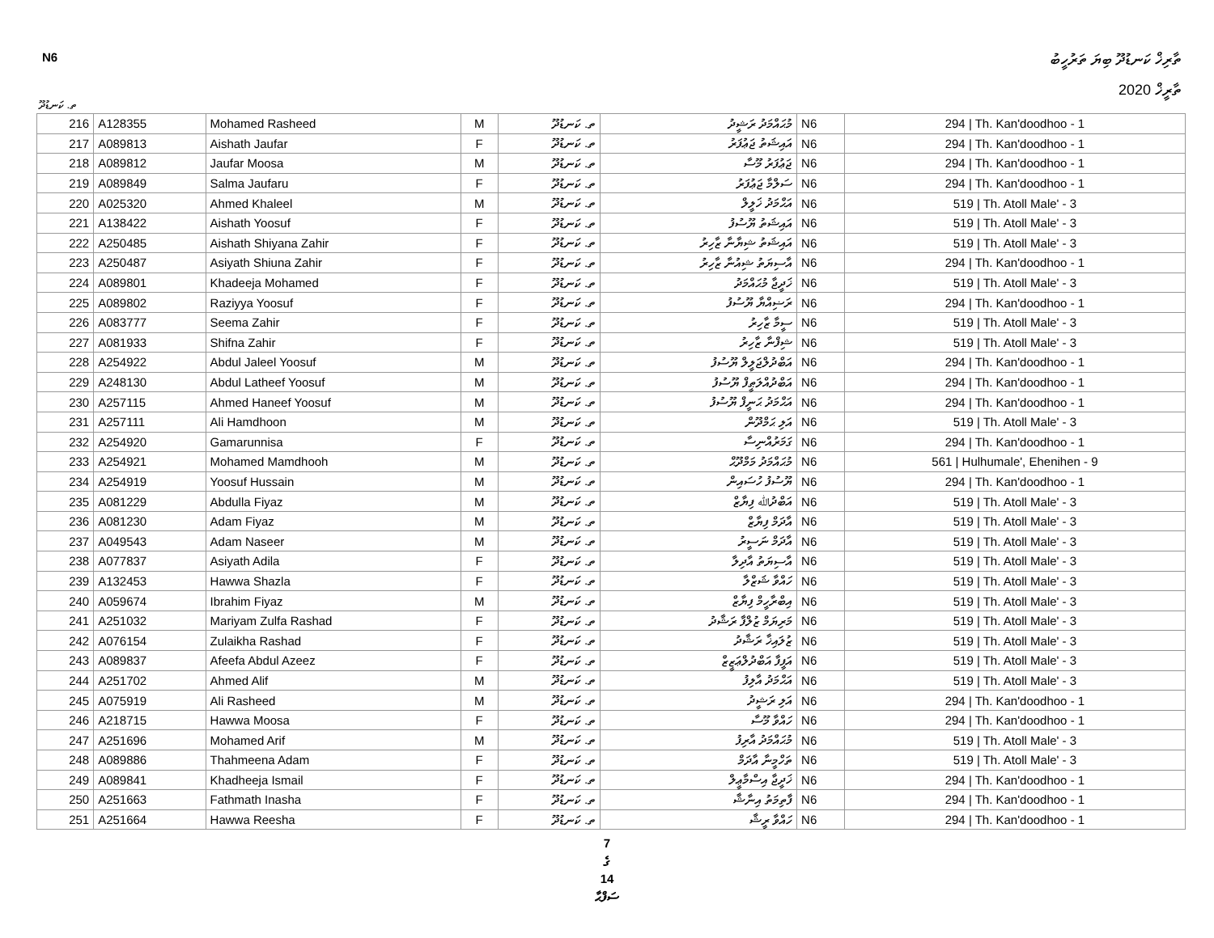N6 ތާރިޚް ކަނޑުދޫ ބިޔަ ތަރުހީބު
ތާރީޚް 2020
ތ. ކަނޑުދޫ
| 216 | A128355 | Mohamed Rasheed | M | ތ. ކަނޑުދޫ | މުޙައްމަދު ރަޝީދު | N6 | 294 / Th. Kan'doodhoo - 1 |
| 217 | A089813 | Aishath Jaufar | F | ތ. ކަނޑުދޫ | އައިޝަތު ޖަޢުފަރު | N6 | 294 / Th. Kan'doodhoo - 1 |
| 218 | A089812 | Jaufar Moosa | M | ތ. ކަނޑުދޫ | ޖަޢުފަރު މޫސާ | N6 | 294 / Th. Kan'doodhoo - 1 |
| 219 | A089849 | Salma Jaufaru | F | ތ. ކަނޑުދޫ | ސަލްމާ ޖަޢުފަރު | N6 | 294 / Th. Kan'doodhoo - 1 |
| 220 | A025320 | Ahmed Khaleel | M | ތ. ކަނޑުދޫ | އަޙްމަދު ޚަލީލް | N6 | 519 / Th. Atoll Male' - 3 |
| 221 | A138422 | Aishath Yoosuf | F | ތ. ކަނޑުދޫ | އައިޝަތު ޔޫސުފު | N6 | 519 / Th. Atoll Male' - 3 |
| 222 | A250485 | Aishath Shiyana Zahir | F | ތ. ކަނޑުދޫ | އައިޝަތު ޝިޔާނާ ޒާހިރު | N6 | 519 / Th. Atoll Male' - 3 |
| 223 | A250487 | Asiyath Shiuna Zahir | F | ތ. ކަނޑުދޫ | އާސިޔަތު ޝިއުނާ ޒާހިރު | N6 | 294 / Th. Kan'doodhoo - 1 |
| 224 | A089801 | Khadeeja Mohamed | F | ތ. ކަނޑުދޫ | ޚަދީޖާ މުޙައްމަދު | N6 | 519 / Th. Atoll Male' - 3 |
| 225 | A089802 | Raziyya Yoosuf | F | ތ. ކަނޑުދޫ | ރަޟިއްޔާ ޔޫސުފު | N6 | 294 / Th. Kan'doodhoo - 1 |
| 226 | A083777 | Seema Zahir | F | ތ. ކަނޑުދޫ | ސީމާ ޒާހިރު | N6 | 519 / Th. Atoll Male' - 3 |
| 227 | A081933 | Shifna Zahir | F | ތ. ކަނޑުދޫ | ޝިފްނާ ޒާހިރު | N6 | 519 / Th. Atoll Male' - 3 |
| 228 | A254922 | Abdul Jaleel Yoosuf | M | ތ. ކަނޑުދޫ | އަބްދުލްޖަލީލް ޔޫސުފު | N6 | 294 / Th. Kan'doodhoo - 1 |
| 229 | A248130 | Abdul Latheef Yoosuf | M | ތ. ކަނޑުދޫ | އަބްދުއްލަޠީފް ޔޫސުފު | N6 | 294 / Th. Kan'doodhoo - 1 |
| 230 | A257115 | Ahmed Haneef Yoosuf | M | ތ. ކަނޑުދޫ | އަޙްމަދު ޙަނީފް ޔޫސުފު | N6 | 294 / Th. Kan'doodhoo - 1 |
| 231 | A257111 | Ali Hamdhoon | M | ތ. ކަނޑުދޫ | އަލި ޙަމްދޫން | N6 | 519 / Th. Atoll Male' - 3 |
| 232 | A254920 | Gamarunnisa | F | ތ. ކަނޑުދޫ | ގަމަރުއްނިސާ | N6 | 294 / Th. Kan'doodhoo - 1 |
| 233 | A254921 | Mohamed Mamdhooh | M | ތ. ކަނޑުދޫ | މުޙައްމަދު މަމްދޫޙް | N6 | 561 / Hulhumale', Ehenihen - 9 |
| 234 | A254919 | Yoosuf Hussain | M | ތ. ކަނޑުދޫ | ޔޫސުފު ހުސައިން | N6 | 294 / Th. Kan'doodhoo - 1 |
| 235 | A081229 | Abdulla Fiyaz | M | ތ. ކަނޑުދޫ | އަބްދުﷲ ފިޔާޒް | N6 | 519 / Th. Atoll Male' - 3 |
| 236 | A081230 | Adam Fiyaz | M | ތ. ކަނޑުދޫ | އާދަމް ފިޔާޒް | N6 | 519 / Th. Atoll Male' - 3 |
| 237 | A049543 | Adam Naseer | M | ތ. ކަނޑުދޫ | އާދަމް ނަސީރު | N6 | 519 / Th. Atoll Male' - 3 |
| 238 | A077837 | Asiyath Adila | F | ތ. ކަނޑުދޫ | އާސިޔަތު އާދިލާ | N6 | 519 / Th. Atoll Male' - 3 |
| 239 | A132453 | Hawwa Shazla | F | ތ. ކަނޑުދޫ | ހައްވާ ޝަޒްލާ | N6 | 519 / Th. Atoll Male' - 3 |
| 240 | A059674 | Ibrahim Fiyaz | M | ތ. ކަނޑުދޫ | އިބްރާހީމް ފިޔާޒް | N6 | 519 / Th. Atoll Male' - 3 |
| 241 | A251032 | Mariyam Zulfa Rashad | F | ތ. ކަނޑުދޫ | މަރިޔަމް ޒުލްފާ ރަޝާދު | N6 | 519 / Th. Atoll Male' - 3 |
| 242 | A076154 | Zulaikha Rashad | F | ތ. ކަނޑުދޫ | ޒުލައިޚާ ރަޝާދު | N6 | 519 / Th. Atoll Male' - 3 |
| 243 | A089837 | Afeefa Abdul Azeez | F | ތ. ކަނޑުދޫ | އަފީފާ އަބްދުލްޢަޒީޒް | N6 | 519 / Th. Atoll Male' - 3 |
| 244 | A251702 | Ahmed Alif | M | ތ. ކަނޑުދޫ | އަޙްމަދު އާލިފު | N6 | 519 / Th. Atoll Male' - 3 |
| 245 | A075919 | Ali Rasheed | M | ތ. ކަނޑުދޫ | އަލި ރަޝީދު | N6 | 294 / Th. Kan'doodhoo - 1 |
| 246 | A218715 | Hawwa Moosa | F | ތ. ކަނޑުދޫ | ހައްވާ މޫސާ | N6 | 294 / Th. Kan'doodhoo - 1 |
| 247 | A251696 | Mohamed Arif | M | ތ. ކަނޑުދޫ | މުޙައްމަދު އާރިފު | N6 | 519 / Th. Atoll Male' - 3 |
| 248 | A089886 | Thahmeena Adam | F | ތ. ކަނޑުދޫ | ތަހްމީނާ އާދަމް | N6 | 519 / Th. Atoll Male' - 3 |
| 249 | A089841 | Khadheeja Ismail | F | ތ. ކަނޑުދޫ | ޚަދީޖާ އިސްމާޢީލް | N6 | 294 / Th. Kan'doodhoo - 1 |
| 250 | A251663 | Fathmath Inasha | F | ތ. ކަނޑުދޫ | ފާތިމަތު އިނާޝާ | N6 | 294 / Th. Kan'doodhoo - 1 |
| 251 | A251664 | Hawwa Reesha | F | ތ. ކަނޑުދޫ | ހައްވާ ރީޝާ | N6 | 294 / Th. Kan'doodhoo - 1 |
7
ގެ
14
ސަފްޙާ